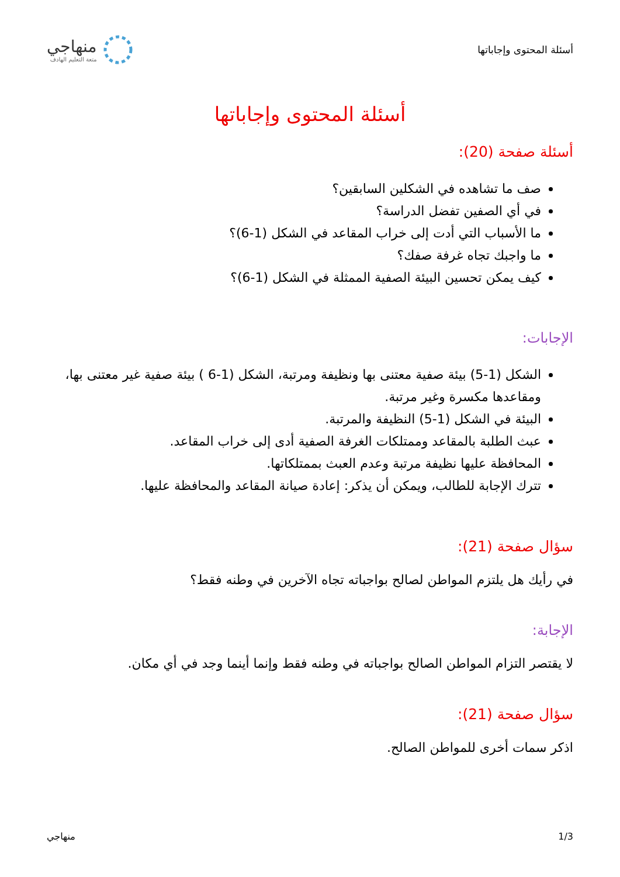أسئلة المحتوى وإجاباتها
منهاجي
متعة التعليم الهادف
أسئلة المحتوى وإجاباتها
أسئلة صفحة (20):
صف ما تشاهده في الشكلين السابقين؟
في أي الصفين تفضل الدراسة؟
ما الأسباب التي أدت إلى خراب المقاعد في الشكل (1-6)؟
ما واجبك تجاه غرفة صفك؟
كيف يمكن تحسين البيئة الصفية الممثلة في الشكل (1-6)؟
الإجابات:
الشكل (1-5) بيئة صفية معتنى بها ونظيفة ومرتبة، الشكل (1-6 ) بيئة صفية غير معتنى بها، ومقاعدها مكسرة وغير مرتبة.
البيئة في الشكل (1-5) النظيفة والمرتبة.
عبث الطلبة بالمقاعد وممتلكات الغرفة الصفية أدى إلى خراب المقاعد.
المحافظة عليها نظيفة مرتبة وعدم العبث بممتلكاتها.
تترك الإجابة للطالب، ويمكن أن يذكر: إعادة صيانة المقاعد والمحافظة عليها.
سؤال صفحة (21):
في رأيك هل يلتزم المواطن لصالح بواجباته تجاه الآخرين في وطنه فقط؟
الإجابة:
لا يقتصر التزام المواطن الصالح بواجباته في وطنه فقط وإنما أينما وجد في أي مكان.
سؤال صفحة (21):
اذكر سمات أخرى للمواطن الصالح.
1/3 منهاجي